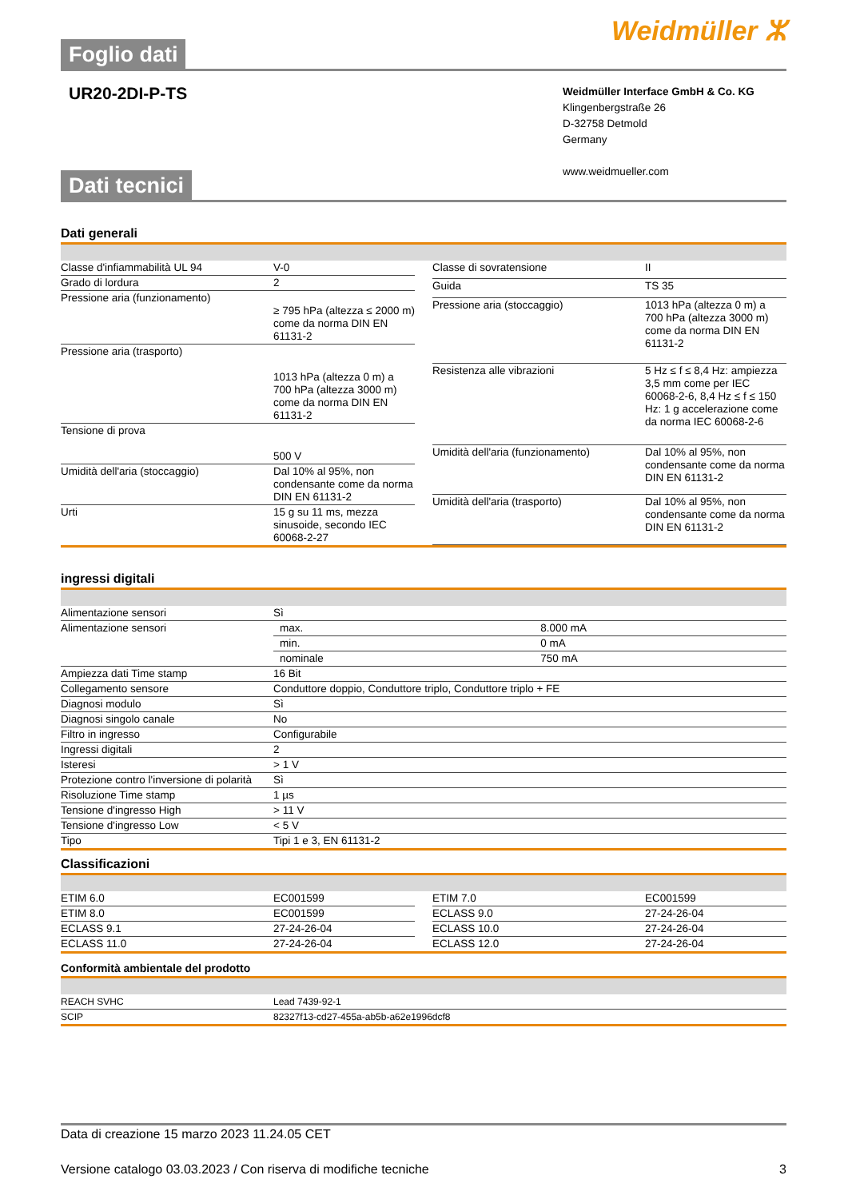Foglio dati
Weidmüller ⵣ
UR20-2DI-P-TS
Weidmüller Interface GmbH & Co. KG
Klingenbergstraße 26
D-32758 Detmold
Germany
www.weidmueller.com
Dati tecnici
Dati generali
| Classe d'infiammabilità UL 94 | V-0 |
| Grado di lordura | 2 |
| Pressione aria (funzionamento) | ≥ 795 hPa (altezza ≤ 2000 m) come da norma DIN EN 61131-2 |
| Pressione aria (trasporto) | 1013 hPa (altezza 0 m) a 700 hPa (altezza 3000 m) come da norma DIN EN 61131-2 |
| Tensione di prova | 500 V |
| Umidità dell'aria (stoccaggio) | Dal 10% al 95%, non condensante come da norma DIN EN 61131-2 |
| Urti | 15 g su 11 ms, mezza sinusoide, secondo IEC 60068-2-27 |
| Classe di sovratensione | II |
| Guida | TS 35 |
| Pressione aria (stoccaggio) | 1013 hPa (altezza 0 m) a 700 hPa (altezza 3000 m) come da norma DIN EN 61131-2 |
| Resistenza alle vibrazioni | 5 Hz ≤ f ≤ 8,4 Hz: ampiezza 3,5 mm come per IEC 60068-2-6, 8,4 Hz ≤ f ≤ 150 Hz: 1 g accelerazione come da norma IEC 60068-2-6 |
| Umidità dell'aria (funzionamento) | Dal 10% al 95%, non condensante come da norma DIN EN 61131-2 |
| Umidità dell'aria (trasporto) | Dal 10% al 95%, non condensante come da norma DIN EN 61131-2 |
ingressi digitali
| Alimentazione sensori | Sì | |
| Alimentazione sensori | max. | 8.000 mA |
| | min. | 0 mA |
| | nominale | 750 mA |
| Ampiezza dati Time stamp | 16 Bit | |
| Collegamento sensore | Conduttore doppio, Conduttore triplo, Conduttore triplo + FE | |
| Diagnosi modulo | Sì | |
| Diagnosi singolo canale | No | |
| Filtro in ingresso | Configurabile | |
| Ingressi digitali | 2 | |
| Isteresi | > 1 V | |
| Protezione contro l'inversione di polarità | Sì | |
| Risoluzione Time stamp | 1 µs | |
| Tensione d'ingresso High | > 11 V | |
| Tensione d'ingresso Low | < 5 V | |
| Tipo | Tipi 1 e 3, EN 61131-2 | |
Classificazioni
| ETIM 6.0 | EC001599 |
| ETIM 8.0 | EC001599 |
| ECLASS 9.1 | 27-24-26-04 |
| ECLASS 11.0 | 27-24-26-04 |
| ETIM 7.0 | EC001599 |
| ECLASS 9.0 | 27-24-26-04 |
| ECLASS 10.0 | 27-24-26-04 |
| ECLASS 12.0 | 27-24-26-04 |
Conformità ambientale del prodotto
| REACH SVHC | Lead 7439-92-1 |
| SCIP | 82327f13-cd27-455a-ab5b-a62e1996dcf8 |
Data di creazione 15 marzo 2023 11.24.05 CET
Versione catalogo 03.03.2023 / Con riserva di modifiche tecniche 3